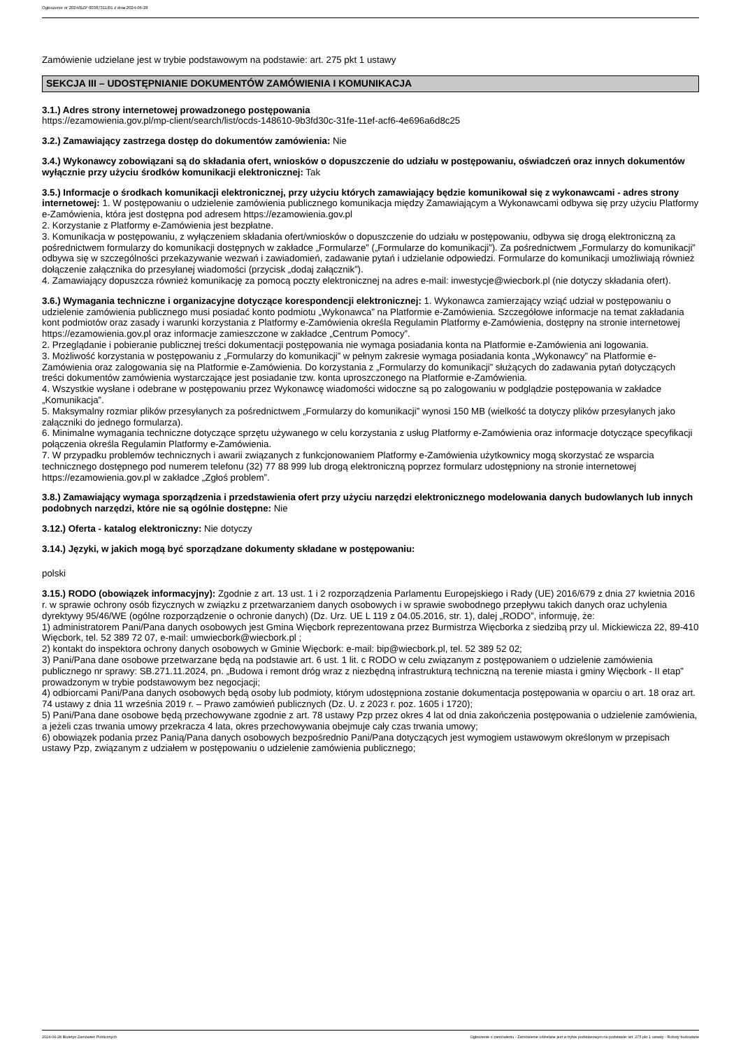Ogłoszenie nr 2024/BZP 00387311/01 z dnia 2024-06-28
Zamówienie udzielane jest w trybie podstawowym na podstawie: art. 275 pkt 1 ustawy
SEKCJA III – UDOSTĘPNIANIE DOKUMENTÓW ZAMÓWIENIA I KOMUNIKACJA
3.1.) Adres strony internetowej prowadzonego postępowania
https://ezamowienia.gov.pl/mp-client/search/list/ocds-148610-9b3fd30c-31fe-11ef-acf6-4e696a6d8c25
3.2.) Zamawiający zastrzega dostęp do dokumentów zamówienia: Nie
3.4.) Wykonawcy zobowiązani są do składania ofert, wniosków o dopuszczenie do udziału w postępowaniu, oświadczeń oraz innych dokumentów wyłącznie przy użyciu środków komunikacji elektronicznej: Tak
3.5.) Informacje o środkach komunikacji elektronicznej, przy użyciu których zamawiający będzie komunikował się z wykonawcami - adres strony internetowej: 1. W postępowaniu o udzielenie zamówienia publicznego komunikacja między Zamawiającym a Wykonawcami odbywa się przy użyciu Platformy e-Zamówienia, która jest dostępna pod adresem https://ezamowienia.gov.pl
2. Korzystanie z Platformy e-Zamówienia jest bezpłatne.
3. Komunikacja w postępowaniu, z wyłączeniem składania ofert/wniosków o dopuszczenie do udziału w postępowaniu, odbywa się drogą elektroniczną za pośrednictwem formularzy do komunikacji dostępnych w zakładce „Formularze” („Formularze do komunikacji”). Za pośrednictwem „Formularzy do komunikacji” odbywa się w szczególności przekazywanie wezwań i zawiadomień, zadawanie pytań i udzielanie odpowiedzi. Formularze do komunikacji umożliwiają również dołączenie załącznika do przesyłanej wiadomości (przycisk „dodaj załącznik”).
4. Zamawiający dopuszcza również komunikację za pomocą poczty elektronicznej na adres e-mail: inwestycje@wiecbork.pl (nie dotyczy składania ofert).
3.6.) Wymagania techniczne i organizacyjne dotyczące korespondencji elektronicznej: 1. Wykonawca zamierzający wziąć udział w postępowaniu o udzielenie zamówienia publicznego musi posiadać konto podmiotu „Wykonawca” na Platformie e-Zamówienia. Szczegółowe informacje na temat zakładania kont podmiotów oraz zasady i warunki korzystania z Platformy e-Zamówienia określa Regulamin Platformy e-Zamówienia, dostępny na stronie internetowej https://ezamowienia.gov.pl oraz informacje zamieszczone w zakładce „Centrum Pomocy”.
2. Przeglądanie i pobieranie publicznej treści dokumentacji postępowania nie wymaga posiadania konta na Platformie e-Zamówienia ani logowania.
3. Możliwość korzystania w postępowaniu z „Formularzy do komunikacji” w pełnym zakresie wymaga posiadania konta „Wykonawcy” na Platformie e-Zamówienia oraz zalogowania się na Platformie e-Zamówienia. Do korzystania z „Formularzy do komunikacji” służących do zadawania pytań dotyczących treści dokumentów zamówienia wystarczające jest posiadanie tzw. konta uproszczonego na Platformie e-Zamówienia.
4. Wszystkie wysłane i odebrane w postępowaniu przez Wykonawcę wiadomości widoczne są po zalogowaniu w podglądzie postępowania w zakładce „Komunikacja”.
5. Maksymalny rozmiar plików przesyłanych za pośrednictwem „Formularzy do komunikacji” wynosi 150 MB (wielkość ta dotyczy plików przesyłanych jako załączniki do jednego formularza).
6. Minimalne wymagania techniczne dotyczące sprzętu używanego w celu korzystania z usług Platformy e-Zamówienia oraz informacje dotyczące specyfikacji połączenia określa Regulamin Platformy e-Zamówienia.
7. W przypadku problemów technicznych i awarii związanych z funkcjonowaniem Platformy e-Zamówienia użytkownicy mogą skorzystać ze wsparcia technicznego dostępnego pod numerem telefonu (32) 77 88 999 lub drogą elektroniczną poprzez formularz udostępniony na stronie internetowej https://ezamowienia.gov.pl w zakładce „Zgłoś problem”.
3.8.) Zamawiający wymaga sporządzenia i przedstawienia ofert przy użyciu narzędzi elektronicznego modelowania danych budowlanych lub innych podobnych narzędzi, które nie są ogólnie dostępne: Nie
3.12.) Oferta - katalog elektroniczny: Nie dotyczy
3.14.) Języki, w jakich mogą być sporządzane dokumenty składane w postępowaniu:
polski
3.15.) RODO (obowiązek informacyjny): Zgodnie z art. 13 ust. 1 i 2 rozporządzenia Parlamentu Europejskiego i Rady (UE) 2016/679 z dnia 27 kwietnia 2016 r. w sprawie ochrony osób fizycznych w związku z przetwarzaniem danych osobowych i w sprawie swobodnego przepływu takich danych oraz uchylenia dyrektywy 95/46/WE (ogólne rozporządzenie o ochronie danych) (Dz. Urz. UE L 119 z 04.05.2016, str. 1), dalej „RODO”, informuję, że:
1) administratorem Pani/Pana danych osobowych jest Gmina Więcbork reprezentowana przez Burmistrza Więcborka z siedzibą przy ul. Mickiewicza 22, 89-410 Więcbork, tel. 52 389 72 07, e-mail: umwiecbork@wiecbork.pl ;
2) kontakt do inspektora ochrony danych osobowych w Gminie Więcbork: e-mail: bip@wiecbork.pl, tel. 52 389 52 02;
3) Pani/Pana dane osobowe przetwarzane będą na podstawie art. 6 ust. 1 lit. c RODO w celu związanym z postępowaniem o udzielenie zamówienia publicznego nr sprawy: SB.271.11.2024, pn. „Budowa i remont dróg wraz z niezbędną infrastrukturą techniczną na terenie miasta i gminy Więcbork - II etap” prowadzonym w trybie podstawowym bez negocjacji;
4) odbiorcami Pani/Pana danych osobowych będą osoby lub podmioty, którym udostępniona zostanie dokumentacja postępowania w oparciu o art. 18 oraz art. 74 ustawy z dnia 11 września 2019 r. – Prawo zamówień publicznych (Dz. U. z 2023 r. poz. 1605 i 1720);
5) Pani/Pana dane osobowe będą przechowywane zgodnie z art. 78 ustawy Pzp przez okres 4 lat od dnia zakończenia postępowania o udzielenie zamówienia, a jeżeli czas trwania umowy przekracza 4 lata, okres przechowywania obejmuje cały czas trwania umowy;
6) obowiązek podania przez Panią/Pana danych osobowych bezpośrednio Pani/Pana dotyczących jest wymogiem ustawowym określonym w przepisach ustawy Pzp, związanym z udziałem w postępowaniu o udzielenie zamówienia publicznego;
2024-06-28 Biuletyn Zamówień Publicznych Ogłoszenie o zamówieniu - Zamówienie udzielane jest w trybie podstawowym na podstawie: art. 275 pkt 1 ustawy - Roboty budowlane